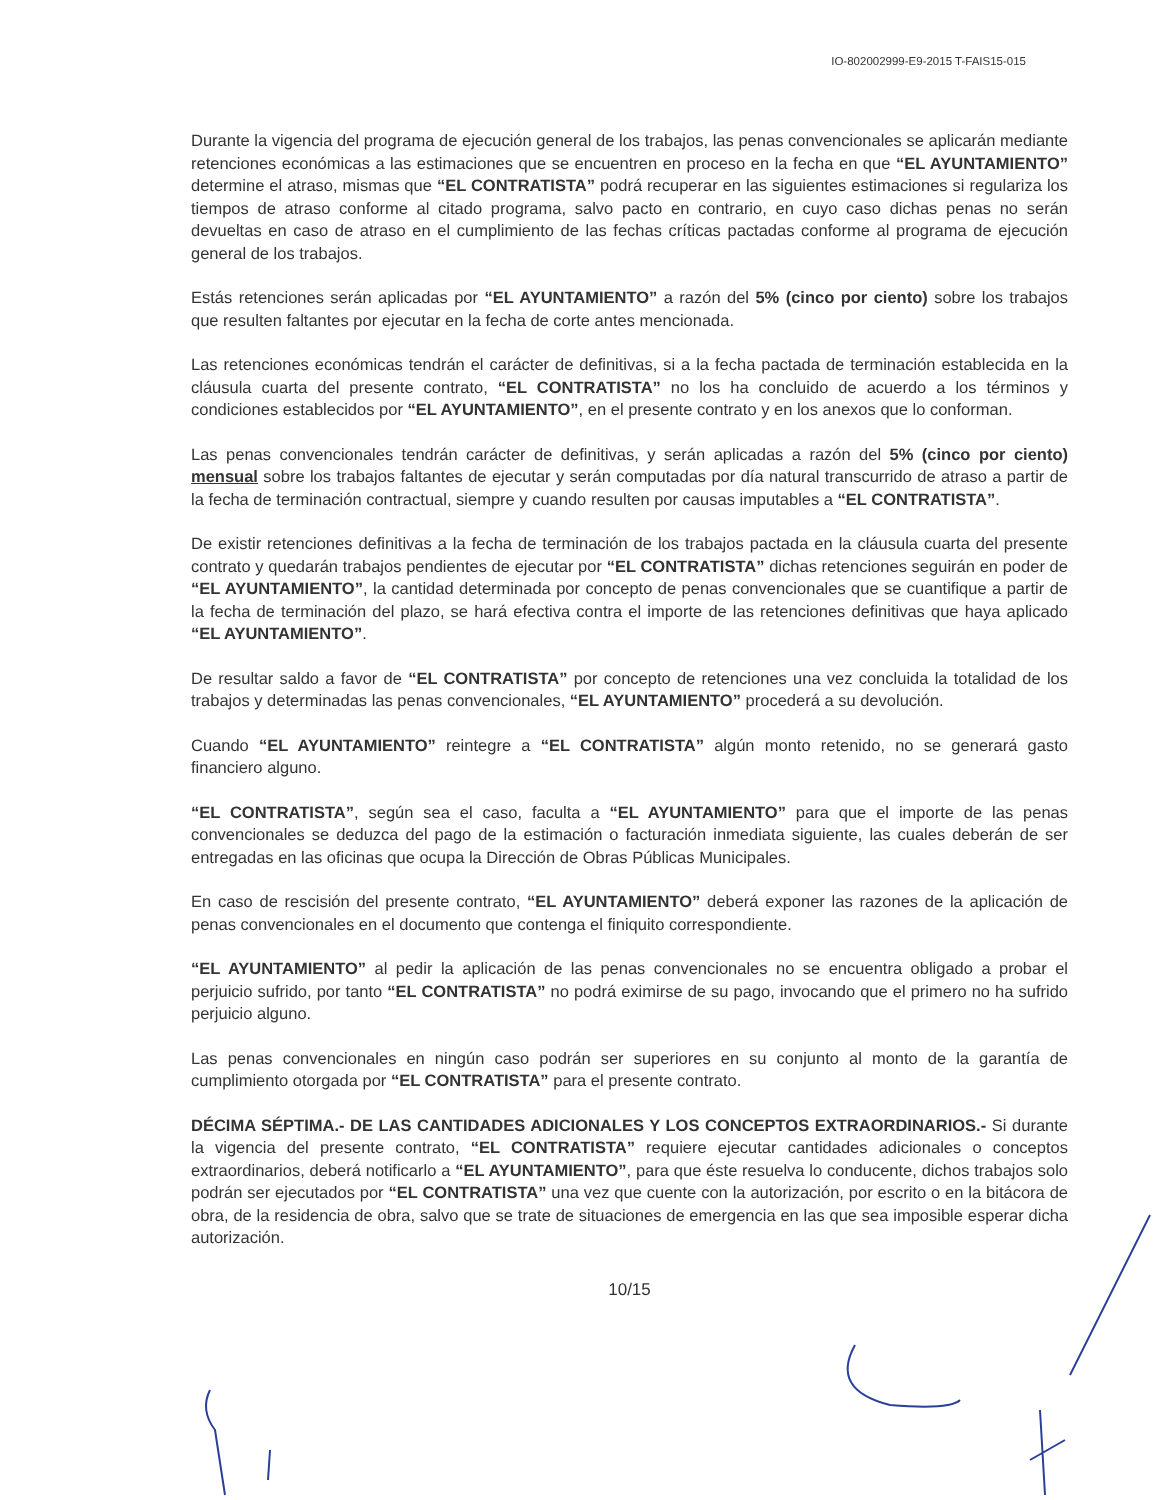IO-802002999-E9-2015 T-FAIS15-015
Durante la vigencia del programa de ejecución general de los trabajos, las penas convencionales se aplicarán mediante retenciones económicas a las estimaciones que se encuentren en proceso en la fecha en que “EL AYUNTAMIENTO” determine el atraso, mismas que “EL CONTRATISTA” podrá recuperar en las siguientes estimaciones si regulariza los tiempos de atraso conforme al citado programa, salvo pacto en contrario, en cuyo caso dichas penas no serán devueltas en caso de atraso en el cumplimiento de las fechas críticas pactadas conforme al programa de ejecución general de los trabajos.
Estás retenciones serán aplicadas por “EL AYUNTAMIENTO” a razón del 5% (cinco por ciento) sobre los trabajos que resulten faltantes por ejecutar en la fecha de corte antes mencionada.
Las retenciones económicas tendrán el carácter de definitivas, si a la fecha pactada de terminación establecida en la cláusula cuarta del presente contrato, “EL CONTRATISTA” no los ha concluido de acuerdo a los términos y condiciones establecidos por “EL AYUNTAMIENTO”, en el presente contrato y en los anexos que lo conforman.
Las penas convencionales tendrán carácter de definitivas, y serán aplicadas a razón del 5% (cinco por ciento) mensual sobre los trabajos faltantes de ejecutar y serán computadas por día natural transcurrido de atraso a partir de la fecha de terminación contractual, siempre y cuando resulten por causas imputables a “EL CONTRATISTA”.
De existir retenciones definitivas a la fecha de terminación de los trabajos pactada en la cláusula cuarta del presente contrato y quedarán trabajos pendientes de ejecutar por “EL CONTRATISTA” dichas retenciones seguirán en poder de “EL AYUNTAMIENTO”, la cantidad determinada por concepto de penas convencionales que se cuantifique a partir de la fecha de terminación del plazo, se hará efectiva contra el importe de las retenciones definitivas que haya aplicado “EL AYUNTAMIENTO”.
De resultar saldo a favor de “EL CONTRATISTA” por concepto de retenciones una vez concluida la totalidad de los trabajos y determinadas las penas convencionales, “EL AYUNTAMIENTO” procederá a su devolución.
Cuando “EL AYUNTAMIENTO” reintegre a “EL CONTRATISTA” algún monto retenido, no se generará gasto financiero alguno.
“EL CONTRATISTA”, según sea el caso, faculta a “EL AYUNTAMIENTO” para que el importe de las penas convencionales se deduzca del pago de la estimación o facturación inmediata siguiente, las cuales deberán de ser entregadas en las oficinas que ocupa la Dirección de Obras Públicas Municipales.
En caso de rescisión del presente contrato, “EL AYUNTAMIENTO” deberá exponer las razones de la aplicación de penas convencionales en el documento que contenga el finiquito correspondiente.
“EL AYUNTAMIENTO” al pedir la aplicación de las penas convencionales no se encuentra obligado a probar el perjuicio sufrido, por tanto “EL CONTRATISTA” no podrá eximirse de su pago, invocando que el primero no ha sufrido perjuicio alguno.
Las penas convencionales en ningún caso podrán ser superiores en su conjunto al monto de la garantía de cumplimiento otorgada por “EL CONTRATISTA” para el presente contrato.
DÉCIMA SÉPTIMA.- DE LAS CANTIDADES ADICIONALES Y LOS CONCEPTOS EXTRAORDINARIOS.- Si durante la vigencia del presente contrato, “EL CONTRATISTA” requiere ejecutar cantidades adicionales o conceptos extraordinarios, deberá notificarlo a “EL AYUNTAMIENTO”, para que éste resuelva lo conducente, dichos trabajos solo podrán ser ejecutados por “EL CONTRATISTA” una vez que cuente con la autorización, por escrito o en la bitácora de obra, de la residencia de obra, salvo que se trate de situaciones de emergencia en las que sea imposible esperar dicha autorización.
10/15